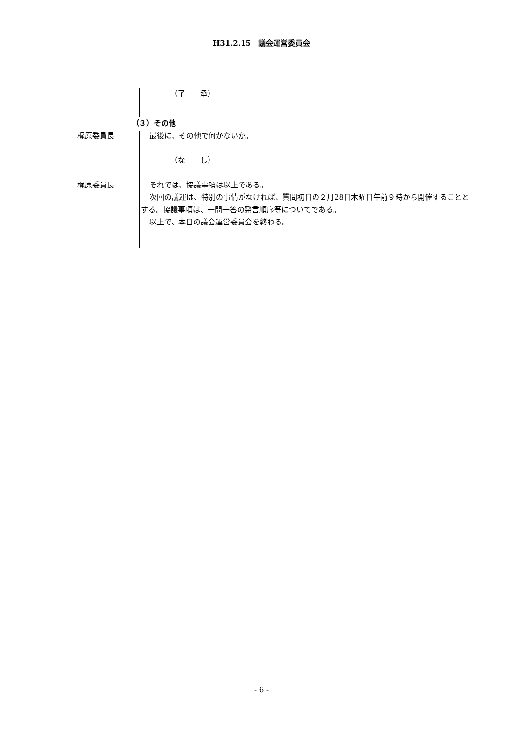H31.2.15　議会運営委員会
（了　　承）
（３）その他
梶原委員長 最後に、その他で何かないか。
（な　　し）
梶原委員長 それでは、協議事項は以上である。
次回の議運は、特別の事情がなければ、質問初日の２月28日木曜日午前９時から開催することとする。協議事項は、一問一答の発言順序等についてである。
以上で、本日の議会運営委員会を終わる。
- 6 -